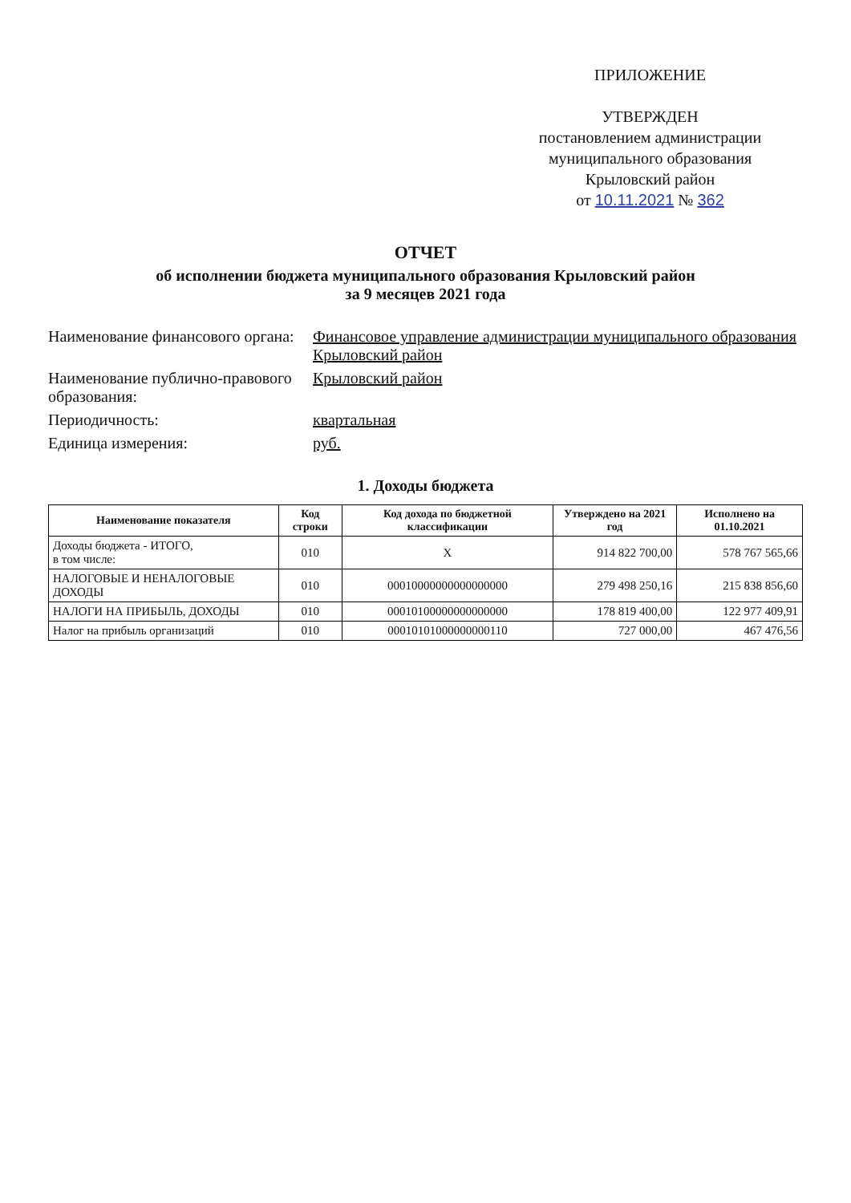ПРИЛОЖЕНИЕ
УТВЕРЖДЕН
постановлением администрации
муниципального образования
Крыловский район
от 10.11.2021 № 362
ОТЧЕТ
об исполнении бюджета муниципального образования Крыловский район
за 9 месяцев 2021 года
Наименование финансового органа:
Финансовое управление администрации муниципального образования Крыловский район
Наименование публично-правового образования:
Крыловский район
Периодичность:
квартальная
Единица измерения:
руб.
1. Доходы бюджета
| Наименование показателя | Код строки | Код дохода по бюджетной классификации | Утверждено на 2021 год | Исполнено на 01.10.2021 |
| --- | --- | --- | --- | --- |
| Доходы бюджета - ИТОГО, в том числе: | 010 | X | 914 822 700,00 | 578 767 565,66 |
| НАЛОГОВЫЕ И НЕНАЛОГОВЫЕ ДОХОДЫ | 010 | 00010000000000000000 | 279 498 250,16 | 215 838 856,60 |
| НАЛОГИ НА ПРИБЫЛЬ, ДОХОДЫ | 010 | 00010100000000000000 | 178 819 400,00 | 122 977 409,91 |
| Налог на прибыль организаций | 010 | 00010101000000000110 | 727 000,00 | 467 476,56 |